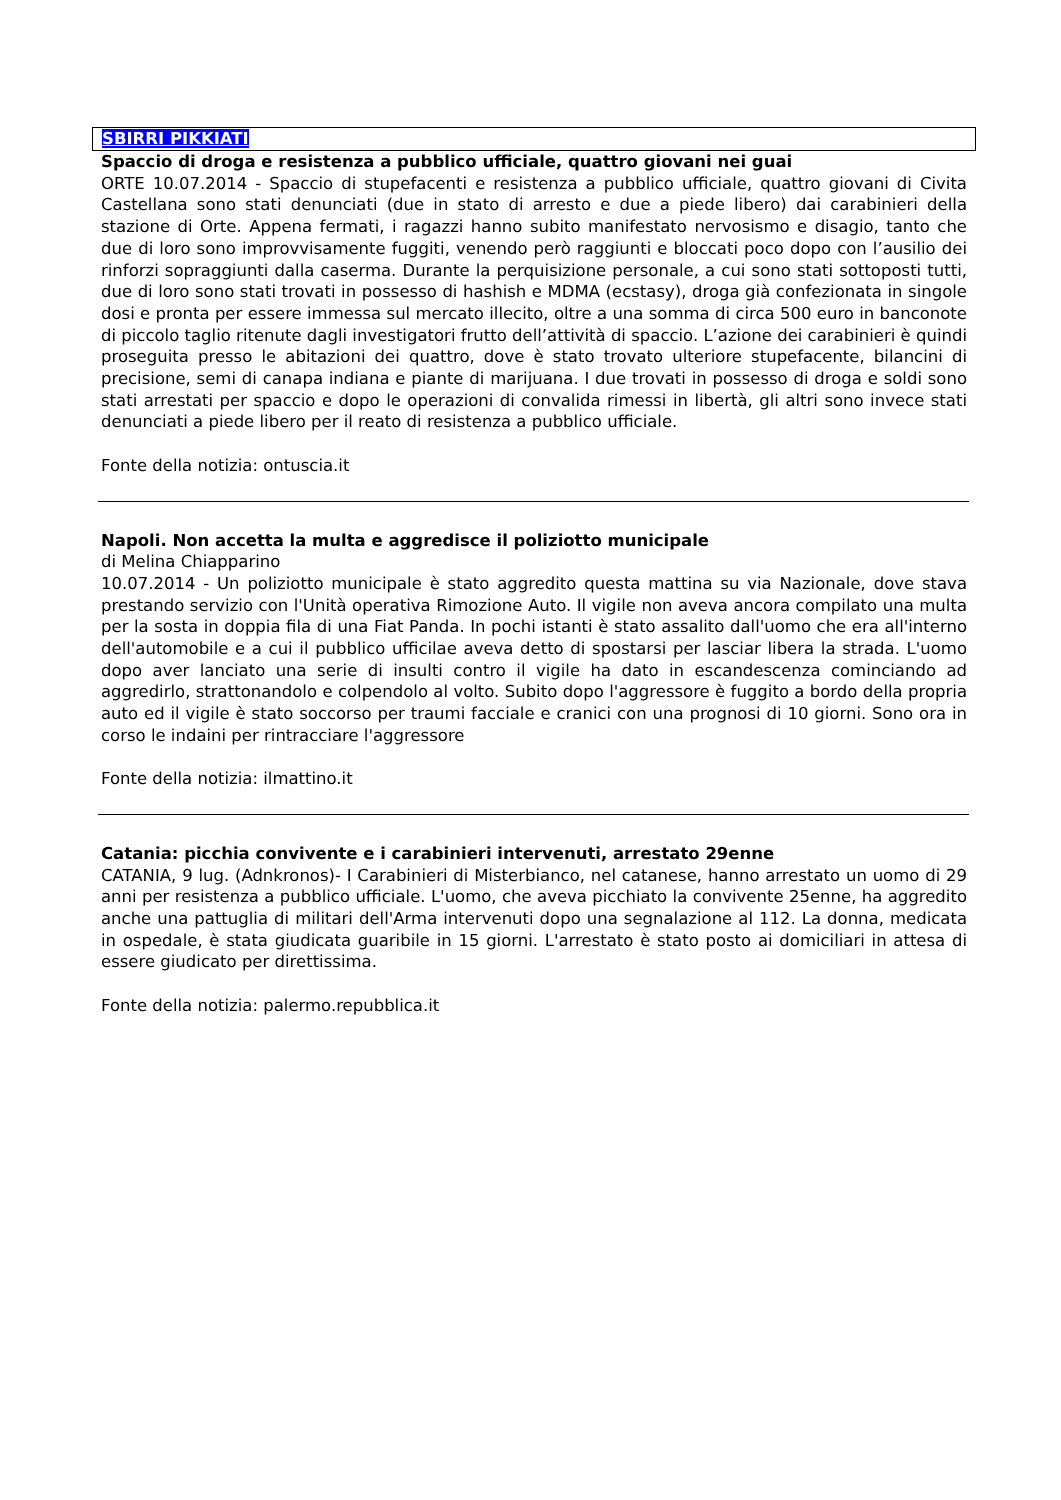SBIRRI PIKKIATI
Spaccio di droga e resistenza a pubblico ufficiale, quattro giovani nei guai
ORTE 10.07.2014 - Spaccio di stupefacenti e resistenza a pubblico ufficiale, quattro giovani di Civita Castellana sono stati denunciati (due in stato di arresto e due a piede libero) dai carabinieri della stazione di Orte. Appena fermati, i ragazzi hanno subito manifestato nervosismo e disagio, tanto che due di loro sono improvvisamente fuggiti, venendo però raggiunti e bloccati poco dopo con l’ausilio dei rinforzi sopraggiunti dalla caserma. Durante la perquisizione personale, a cui sono stati sottoposti tutti, due di loro sono stati trovati in possesso di hashish e MDMA (ecstasy), droga già confezionata in singole dosi e pronta per essere immessa sul mercato illecito, oltre a una somma di circa 500 euro in banconote di piccolo taglio ritenute dagli investigatori frutto dell’attività di spaccio. L’azione dei carabinieri è quindi proseguita presso le abitazioni dei quattro, dove è stato trovato ulteriore stupefacente, bilancini di precisione, semi di canapa indiana e piante di marijuana. I due trovati in possesso di droga e soldi sono stati arrestati per spaccio e dopo le operazioni di convalida rimessi in libertà, gli altri sono invece stati denunciati a piede libero per il reato di resistenza a pubblico ufficiale.
Fonte della notizia: ontuscia.it
Napoli. Non accetta la multa e aggredisce il poliziotto municipale
di Melina Chiapparino
10.07.2014 - Un poliziotto municipale è stato aggredito questa mattina su via Nazionale, dove stava prestando servizio con l'Unità operativa Rimozione Auto. Il vigile non aveva ancora compilato una multa per la sosta in doppia fila di una Fiat Panda. In pochi istanti è stato assalito dall'uomo che era all'interno dell'automobile e a cui il pubblico ufficilae aveva detto di spostarsi per lasciar libera la strada. L'uomo dopo aver lanciato una serie di insulti contro il vigile ha dato in escandescenza cominciando ad aggredirlo, strattonandolo e colpendolo al volto. Subito dopo l'aggressore è fuggito a bordo della propria auto ed il vigile è stato soccorso per traumi facciale e cranici con una prognosi di 10 giorni. Sono ora in corso le indaini per rintracciare l'aggressore
Fonte della notizia: ilmattino.it
Catania: picchia convivente e i carabinieri intervenuti, arrestato 29enne
CATANIA, 9 lug. (Adnkronos)- I Carabinieri di Misterbianco, nel catanese, hanno arrestato un uomo di 29 anni per resistenza a pubblico ufficiale. L'uomo, che aveva picchiato la convivente 25enne, ha aggredito anche una pattuglia di militari dell'Arma intervenuti dopo una segnalazione al 112. La donna, medicata in ospedale, è stata giudicata guaribile in 15 giorni. L'arrestato è stato posto ai domiciliari in attesa di essere giudicato per direttissima.
Fonte della notizia: palermo.repubblica.it